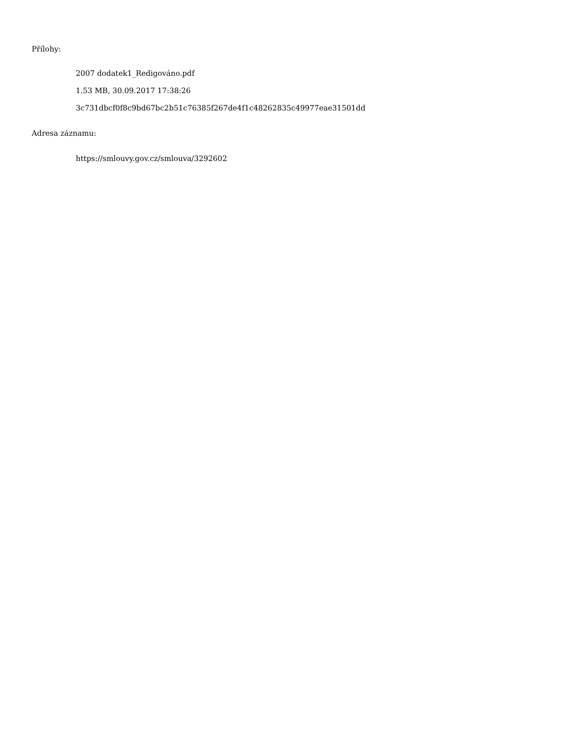Přílohy:
2007 dodatek1_Redigováno.pdf
1.53 MB, 30.09.2017 17:38:26
3c731dbcf0f8c9bd67bc2b51c76385f267de4f1c48262835c49977eae31501dd
Adresa záznamu:
https://smlouvy.gov.cz/smlouva/3292602